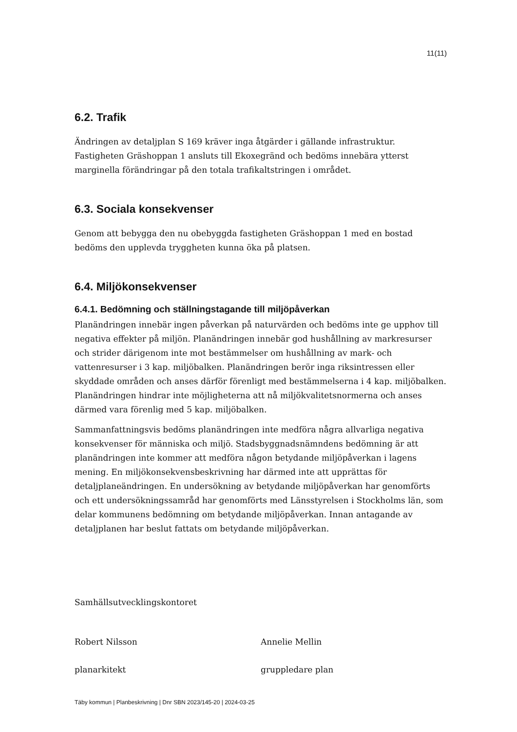11(11)
6.2. Trafik
Ändringen av detaljplan S 169 kräver inga åtgärder i gällande infrastruktur. Fastigheten Gräshoppan 1 ansluts till Ekoxegränd och bedöms innebära ytterst marginella förändringar på den totala trafikaltstringen i området.
6.3. Sociala konsekvenser
Genom att bebygga den nu obebyggda fastigheten Gräshoppan 1 med en bostad bedöms den upplevda tryggheten kunna öka på platsen.
6.4. Miljökonsekvenser
6.4.1. Bedömning och ställningstagande till miljöpåverkan
Planändringen innebär ingen påverkan på naturvärden och bedöms inte ge upphov till negativa effekter på miljön. Planändringen innebär god hushållning av markresurser och strider därigenom inte mot bestämmelser om hushållning av mark- och vattenresurser i 3 kap. miljöbalken. Planändringen berör inga riksintressen eller skyddade områden och anses därför förenligt med bestämmelserna i 4 kap. miljöbalken. Planändringen hindrar inte möjligheterna att nå miljökvalitetsnormerna och anses därmed vara förenlig med 5 kap. miljöbalken.
Sammanfattningsvis bedöms planändringen inte medföra några allvarliga negativa konsekvenser för människa och miljö. Stadsbyggnadsnämndens bedömning är att planändringen inte kommer att medföra någon betydande miljöpåverkan i lagens mening. En miljökonsekvensbeskrivning har därmed inte att upprättas för detaljplaneändringen. En undersökning av betydande miljöpåverkan har genomförts och ett undersökningssamråd har genomförts med Länsstyrelsen i Stockholms län, som delar kommunens bedömning om betydande miljöpåverkan. Innan antagande av detaljplanen har beslut fattats om betydande miljöpåverkan.
Samhällsutvecklingskontoret
Robert Nilsson Annelie Mellin
planarkitekt gruppledare plan
Täby kommun | Planbeskrivning | Dnr SBN 2023/145-20 | 2024-03-25